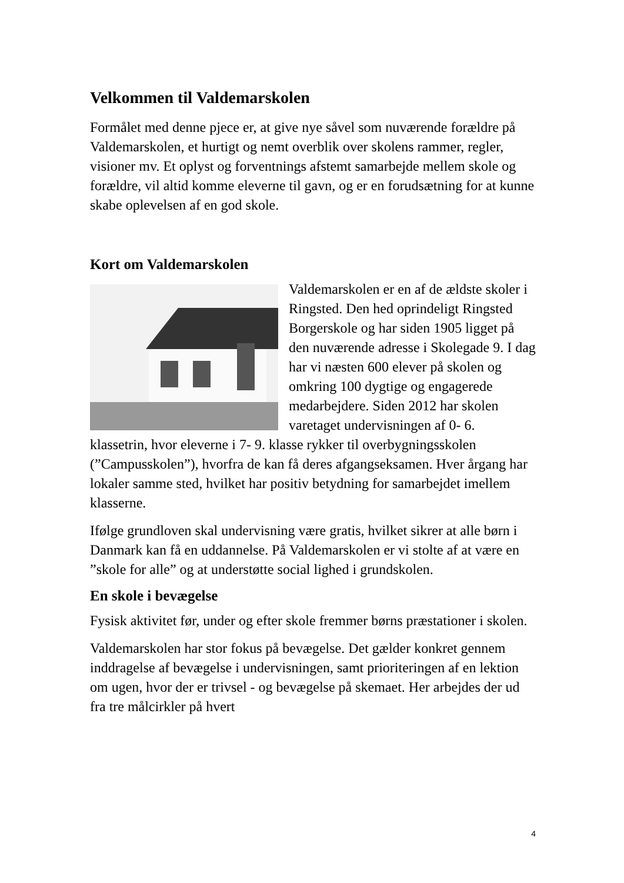Velkommen til Valdemarskolen
Formålet med denne pjece er, at give nye såvel som nuværende forældre på Valdemarskolen, et hurtigt og nemt overblik over skolens rammer, regler, visioner mv. Et oplyst og forventnings afstemt samarbejde mellem skole og forældre, vil altid komme eleverne til gavn, og er en forudsætning for at kunne skabe oplevelsen af en god skole.
Kort om Valdemarskolen
Valdemarskolen er en af de ældste skoler i Ringsted. Den hed oprindeligt Ringsted Borgerskole og har siden 1905 ligget på den nuværende adresse i Skolegade 9. I dag har vi næsten 600 elever på skolen og omkring 100 dygtige og engagerede medarbejdere. Siden 2012 har skolen varetaget undervisningen af 0- 6. klassetrin, hvor eleverne i 7- 9. klasse rykker til overbygningsskolen (”Campusskolen”), hvorfra de kan få deres afgangseksamen. Hver årgang har lokaler samme sted, hvilket har positiv betydning for samarbejdet imellem klasserne.
Ifølge grundloven skal undervisning være gratis, hvilket sikrer at alle børn i Danmark kan få en uddannelse. På Valdemarskolen er vi stolte af at være en ”skole for alle” og at understøtte social lighed i grundskolen.
En skole i bevægelse
Fysisk aktivitet før, under og efter skole fremmer børns præstationer i skolen.
Valdemarskolen har stor fokus på bevægelse. Det gælder konkret gennem inddragelse af bevægelse i undervisningen, samt prioriteringen af en lektion om ugen, hvor der er trivsel - og bevægelse på skemaet. Her arbejdes der ud fra tre målcirkler på hvert
4